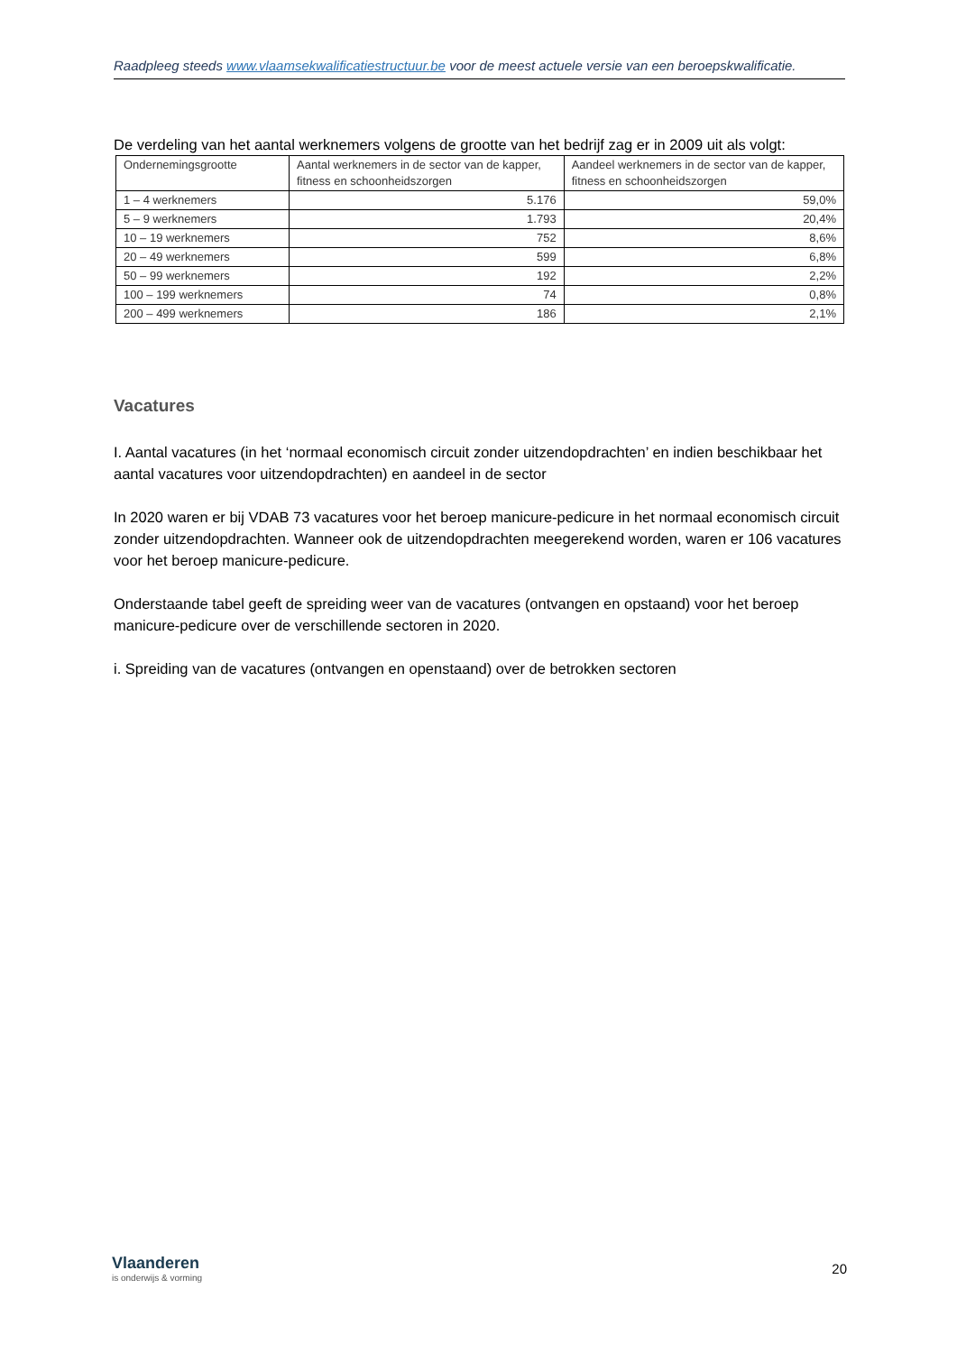Raadpleeg steeds www.vlaamsekwalificatiestructuur.be voor de meest actuele versie van een beroepskwalificatie.
De verdeling van het aantal werknemers volgens de grootte van het bedrijf zag er in 2009 uit als volgt:
| Ondernemingsgrootte | Aantal werknemers in de sector van de kapper, fitness en schoonheidszorgen | Aandeel werknemers in de sector van de kapper, fitness en schoonheidszorgen |
| --- | --- | --- |
| 1 – 4 werknemers | 5.176 | 59,0% |
| 5 – 9 werknemers | 1.793 | 20,4% |
| 10 – 19 werknemers | 752 | 8,6% |
| 20 – 49 werknemers | 599 | 6,8% |
| 50 – 99 werknemers | 192 | 2,2% |
| 100 – 199 werknemers | 74 | 0,8% |
| 200 – 499 werknemers | 186 | 2,1% |
Vacatures
I. Aantal vacatures (in het ‘normaal economisch circuit zonder uitzendopdrachten’ en indien beschikbaar het aantal vacatures voor uitzendopdrachten) en aandeel in de sector
In 2020 waren er bij VDAB 73 vacatures voor het beroep manicure-pedicure in het normaal economisch circuit zonder uitzendopdrachten. Wanneer ook de uitzendopdrachten meegerekend worden, waren er 106 vacatures voor het beroep manicure-pedicure.
Onderstaande tabel geeft de spreiding weer van de vacatures (ontvangen en opstaand) voor het beroep manicure-pedicure over de verschillende sectoren in 2020.
i. Spreiding van de vacatures (ontvangen en openstaand) over de betrokken sectoren
Vlaanderen
is onderwijs & vorming
20